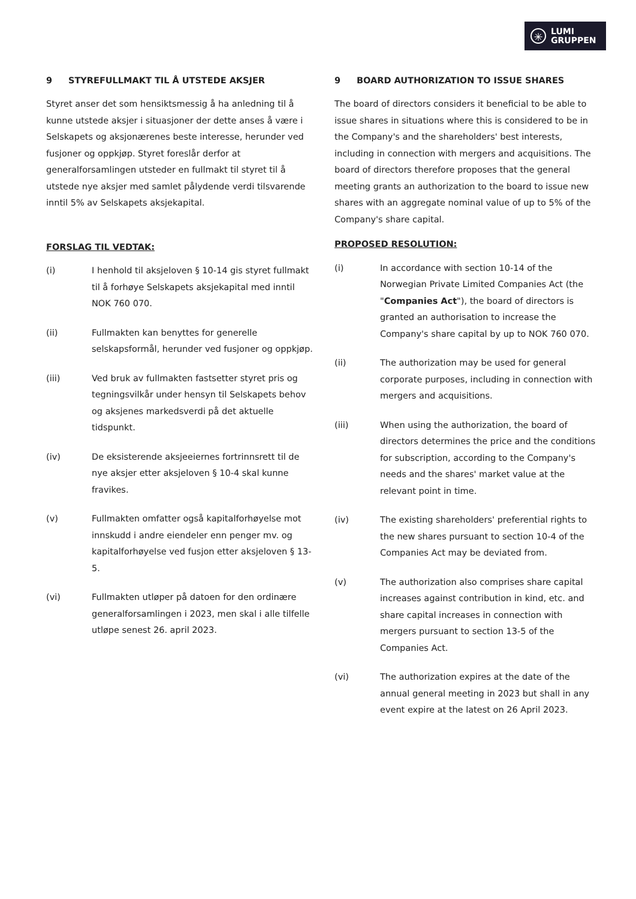✳
LUMI
GRUPPEN
9 STYREFULLMAKT TIL Å UTSTEDE AKSJER
Styret anser det som hensiktsmessig å ha anledning til å kunne utstede aksjer i situasjoner der dette anses å være i Selskapets og aksjonærenes beste interesse, herunder ved fusjoner og oppkjøp. Styret foreslår derfor at generalforsamlingen utsteder en fullmakt til styret til å utstede nye aksjer med samlet pålydende verdi tilsvarende inntil 5% av Selskapets aksjekapital.
FORSLAG TIL VEDTAK:
(i) I henhold til aksjeloven § 10-14 gis styret fullmakt til å forhøye Selskapets aksjekapital med inntil NOK 760 070.
(ii) Fullmakten kan benyttes for generelle selskapsformål, herunder ved fusjoner og oppkjøp.
(iii) Ved bruk av fullmakten fastsetter styret pris og tegningsvilkår under hensyn til Selskapets behov og aksjenes markedsverdi på det aktuelle tidspunkt.
(iv) De eksisterende aksjeeiernes fortrinnsrett til de nye aksjer etter aksjeloven § 10-4 skal kunne fravikes.
(v) Fullmakten omfatter også kapitalforhøyelse mot innskudd i andre eiendeler enn penger mv. og kapitalforhøyelse ved fusjon etter aksjeloven § 13-5.
(vi) Fullmakten utløper på datoen for den ordinære generalforsamlingen i 2023, men skal i alle tilfelle utløpe senest 26. april 2023.
9 BOARD AUTHORIZATION TO ISSUE SHARES
The board of directors considers it beneficial to be able to issue shares in situations where this is considered to be in the Company's and the shareholders' best interests, including in connection with mergers and acquisitions. The board of directors therefore proposes that the general meeting grants an authorization to the board to issue new shares with an aggregate nominal value of up to 5% of the Company's share capital.
PROPOSED RESOLUTION:
(i) In accordance with section 10-14 of the Norwegian Private Limited Companies Act (the "Companies Act"), the board of directors is granted an authorisation to increase the Company's share capital by up to NOK 760 070.
(ii) The authorization may be used for general corporate purposes, including in connection with mergers and acquisitions.
(iii) When using the authorization, the board of directors determines the price and the conditions for subscription, according to the Company's needs and the shares' market value at the relevant point in time.
(iv) The existing shareholders' preferential rights to the new shares pursuant to section 10-4 of the Companies Act may be deviated from.
(v) The authorization also comprises share capital increases against contribution in kind, etc. and share capital increases in connection with mergers pursuant to section 13-5 of the Companies Act.
(vi) The authorization expires at the date of the annual general meeting in 2023 but shall in any event expire at the latest on 26 April 2023.